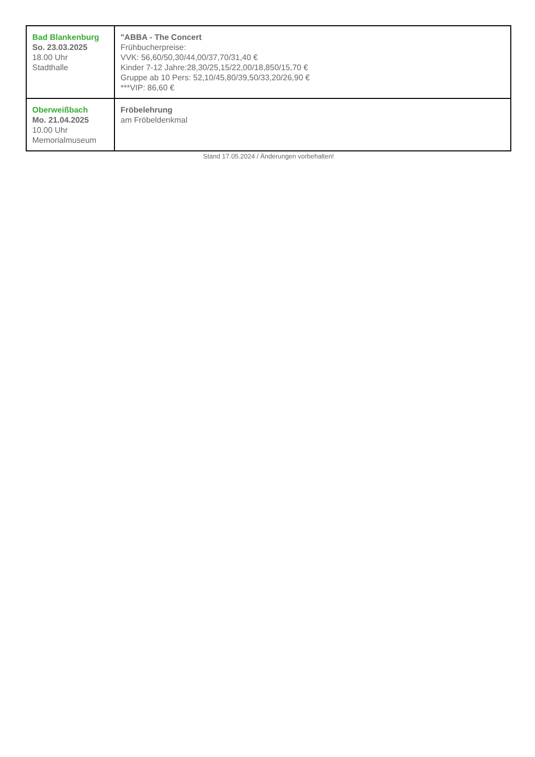| Bad Blankenburg So. 23.03.2025 18.00 Uhr Stadthalle | "ABBA - The Concert Frühbucherpreise: VVK: 56,60/50,30/44,00/37,70/31,40 € Kinder 7-12 Jahre:28,30/25,15/22,00/18,850/15,70 € Gruppe ab 10 Pers: 52,10/45,80/39,50/33,20/26,90 € ***VIP: 86,60 € |
| Oberweißbach Mo. 21.04.2025 10.00 Uhr Memorialmuseum | Fröbelehrung am Fröbeldenkmal |
Stand 17.05.2024 / Änderungen vorbehalten!